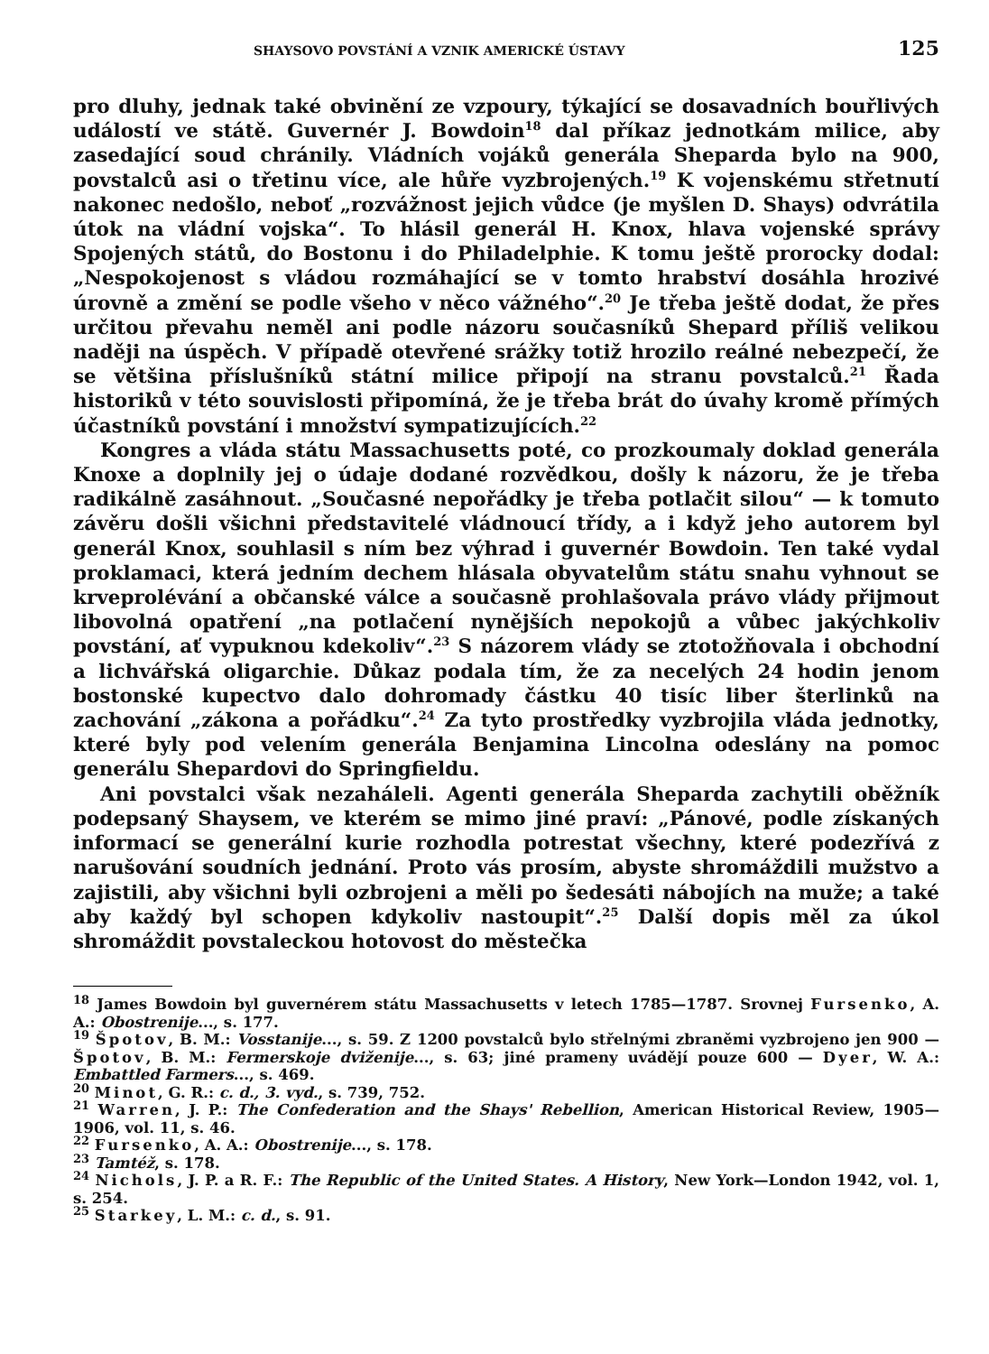SHAYSOVO POVSTÁNÍ A VZNIK AMERICKÉ ÚSTAVY 125
pro dluhy, jednak také obvinění ze vzpoury, týkající se dosavadních bouřlivých událostí ve státě. Guvernér J. Bowdoin<sup>18</sup> dal příkaz jednotkám milice, aby zasedající soud chránily. Vládních vojáků generála Sheparda bylo na 900, povstalců asi o třetinu více, ale hůře vyzbrojených.<sup>19</sup> K vojenskému střetnutí nakonec nedošlo, neboť „rozvážnost jejich vůdce (je myšlen D. Shays) odvrátila útok na vládní vojska“. To hlásil generál H. Knox, hlava vojenské správy Spojených států, do Bostonu i do Philadelphie. K tomu ještě prorocky dodal: „Nespokojenost s vládou rozmáhající se v tomto hrabství dosáhla hrozivé úrovně a změní se podle všeho v něco vážného“.<sup>20</sup> Je třeba ještě dodat, že přes určitou převahu neměl ani podle názoru současníků Shepard příliš velikou naději na úspěch. V případě otevřené srážky totiž hrozilo reálné nebezpečí, že se většina příslušníků státní milice připojí na stranu povstalců.<sup>21</sup> Řada historiků v této souvislosti připomíná, že je třeba brát do úvahy kromě přímých účastníků povstání i množství sympatizujících.<sup>22</sup>
Kongres a vláda státu Massachusetts poté, co prozkoumaly doklad generála Knoxe a doplnily jej o údaje dodané rozvědkou, došly k názoru, že je třeba radikálně zasáhnout. „Současné nepořádky je třeba potlačit silou“ — k tomuto závěru došli všichni představitelé vládnoucí třídy, a i když jeho autorem byl generál Knox, souhlasil s ním bez výhrad i guvernér Bowdoin. Ten také vydal proklamaci, která jedním dechem hlásala obyvatelům státu snahu vyhnout se krveprolévání a občanské válce a současně prohlašovala právo vlády přijmout libovolná opatření „na potlačení nynějších nepokojů a vůbec jakýchkoliv povstání, ať vypuknou kdekoliv“.<sup>23</sup> S názorem vlády se ztotožňovala i obchodní a lichvářská oligarchie. Důkaz podala tím, že za necelých 24 hodin jenom bostonské kupectvo dalo dohromady částku 40 tisíc liber šterlinků na zachování „zákona a pořádku“.<sup>24</sup> Za tyto prostředky vyzbrojila vláda jednotky, které byly pod velením generála Benjamina Lincolna odeslány na pomoc generálu Shepardovi do Springfieldu.
Ani povstalci však nezaháleli. Agenti generála Sheparda zachytili oběžník podepsaný Shaysem, ve kterém se mimo jiné praví: „Pánové, podle získaných informací se generální kurie rozhodla potrestat všechny, které podezřívá z narušování soudních jednání. Proto vás prosím, abyste shromáždili mužstvo a zajistili, aby všichni byli ozbrojeni a měli po šedesáti nábojích na muže; a také aby každý byl schopen kdykoliv nastoupit“.<sup>25</sup> Další dopis měl za úkol shromáždit povstaleckou hotovost do městečka
<sup>18</sup> James Bowdoin byl guvernérem státu Massachusetts v letech 1785—1787. Srovnej Fursenko, A. A.: Obostrenije..., s. 177.
<sup>19</sup> Špotov, B. M.: Vosstanije..., s. 59. Z 1200 povstalců bylo střelnými zbraněmi vyzbrojeno jen 900 — Špotov, B. M.: Fermerskoje dviženije..., s. 63; jiné prameny uvádějí pouze 600 — Dyer, W. A.: Embattled Farmers..., s. 469.
<sup>20</sup> Minot, G. R.: c. d., 3. vyd., s. 739, 752.
<sup>21</sup> Warren, J. P.: The Confederation and the Shays' Rebellion, American Historical Review, 1905—1906, vol. 11, s. 46.
<sup>22</sup> Fursenko, A. A.: Obostrenije..., s. 178.
<sup>23</sup> Tamtéž, s. 178.
<sup>24</sup> Nichols, J. P. a R. F.: The Republic of the United States. A History, New York—London 1942, vol. 1, s. 254.
<sup>25</sup> Starkey, L. M.: c. d., s. 91.